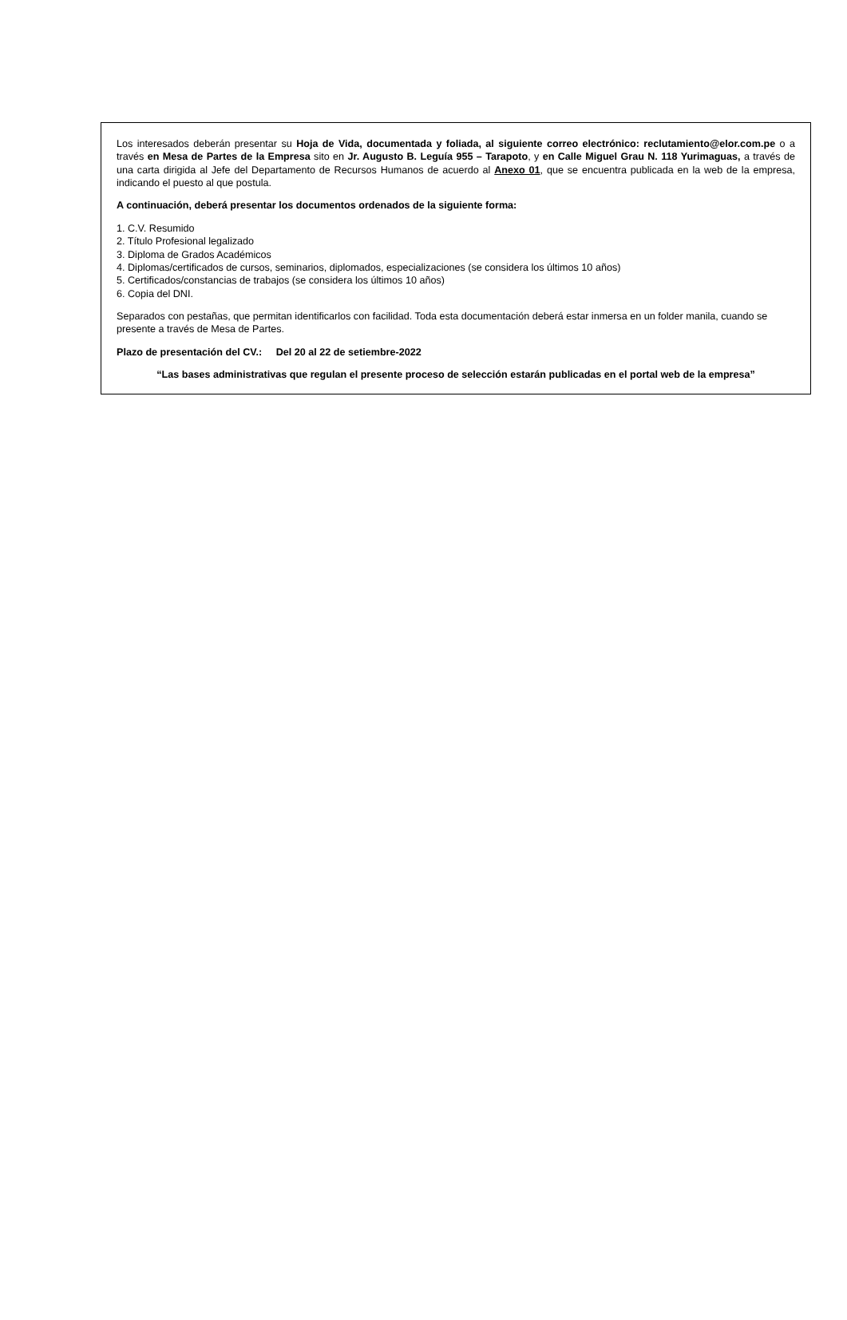Los interesados deberán presentar su Hoja de Vida, documentada y foliada, al siguiente correo electrónico: reclutamiento@elor.com.pe o a través en Mesa de Partes de la Empresa sito en Jr. Augusto B. Leguía 955 – Tarapoto, y en Calle Miguel Grau N. 118 Yurimaguas, a través de una carta dirigida al Jefe del Departamento de Recursos Humanos de acuerdo al Anexo 01, que se encuentra publicada en la web de la empresa, indicando el puesto al que postula.
A continuación, deberá presentar los documentos ordenados de la siguiente forma:
1. C.V. Resumido
2. Título Profesional legalizado
3. Diploma de Grados Académicos
4. Diplomas/certificados de cursos, seminarios, diplomados, especializaciones (se considera los últimos 10 años)
5. Certificados/constancias de trabajos (se considera los últimos 10 años)
6. Copia del DNI.
Separados con pestañas, que permitan identificarlos con facilidad. Toda esta documentación deberá estar inmersa en un folder manila, cuando se presente a través de Mesa de Partes.
Plazo de presentación del CV.: Del 20 al 22 de setiembre-2022
“Las bases administrativas que regulan el presente proceso de selección estarán publicadas en el portal web de la empresa”